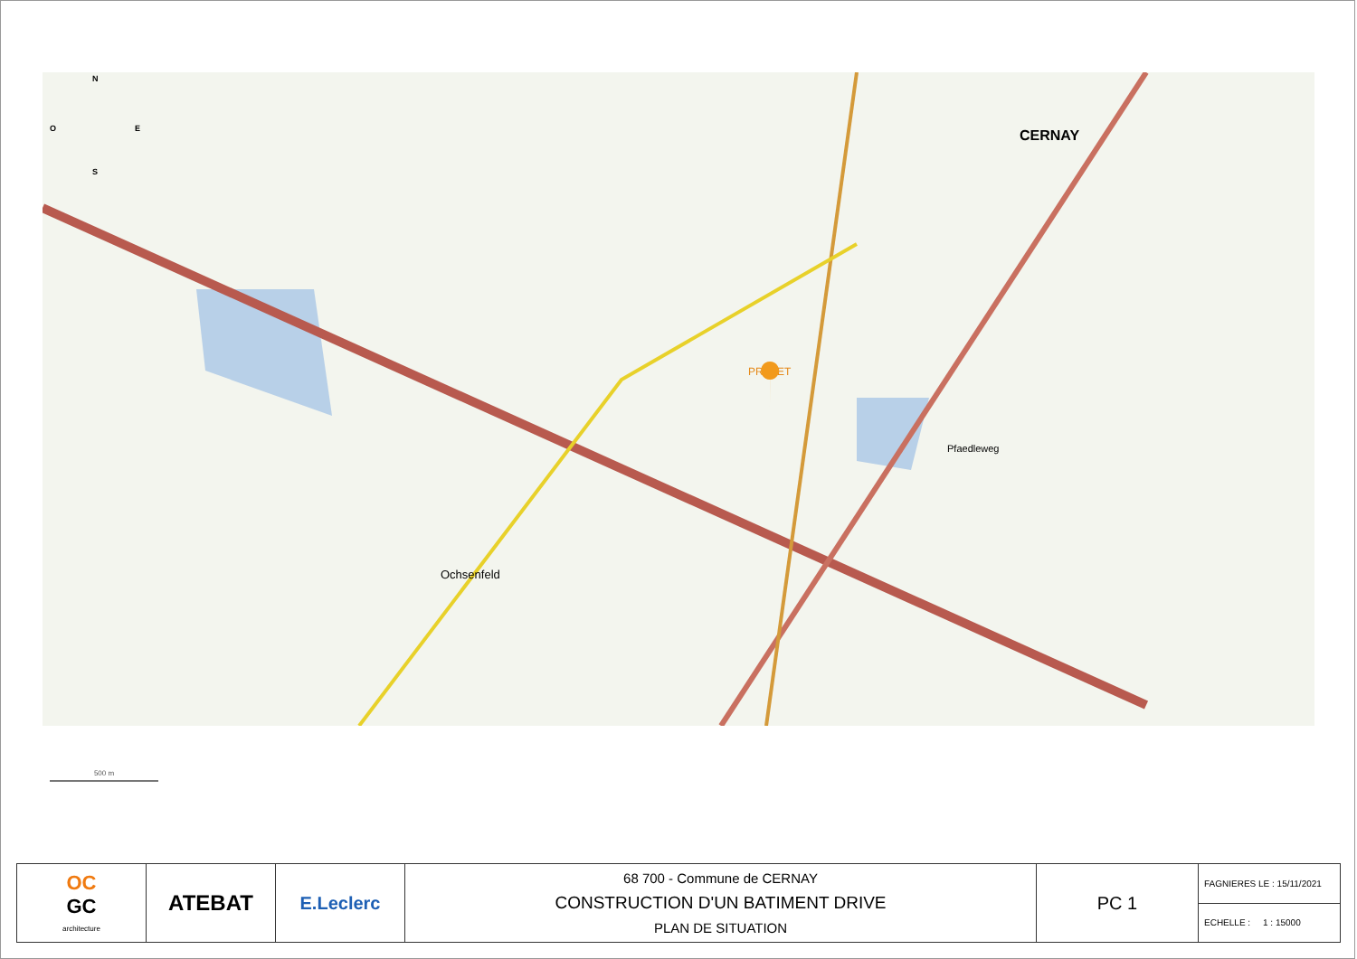CERNAY
PROJET
N
O
E
S
Ochsenfeld
Pfaedleweg
500 m
| OC GC architecture | ATEBAT | E.Leclerc | 68 700 - Commune de CERNAY CONSTRUCTION D'UN BATIMENT DRIVE PLAN DE SITUATION | PC 1 | FAGNIERES LE : 15/11/2021 |
| | | | | | ECHELLE : 1 : 15000 |